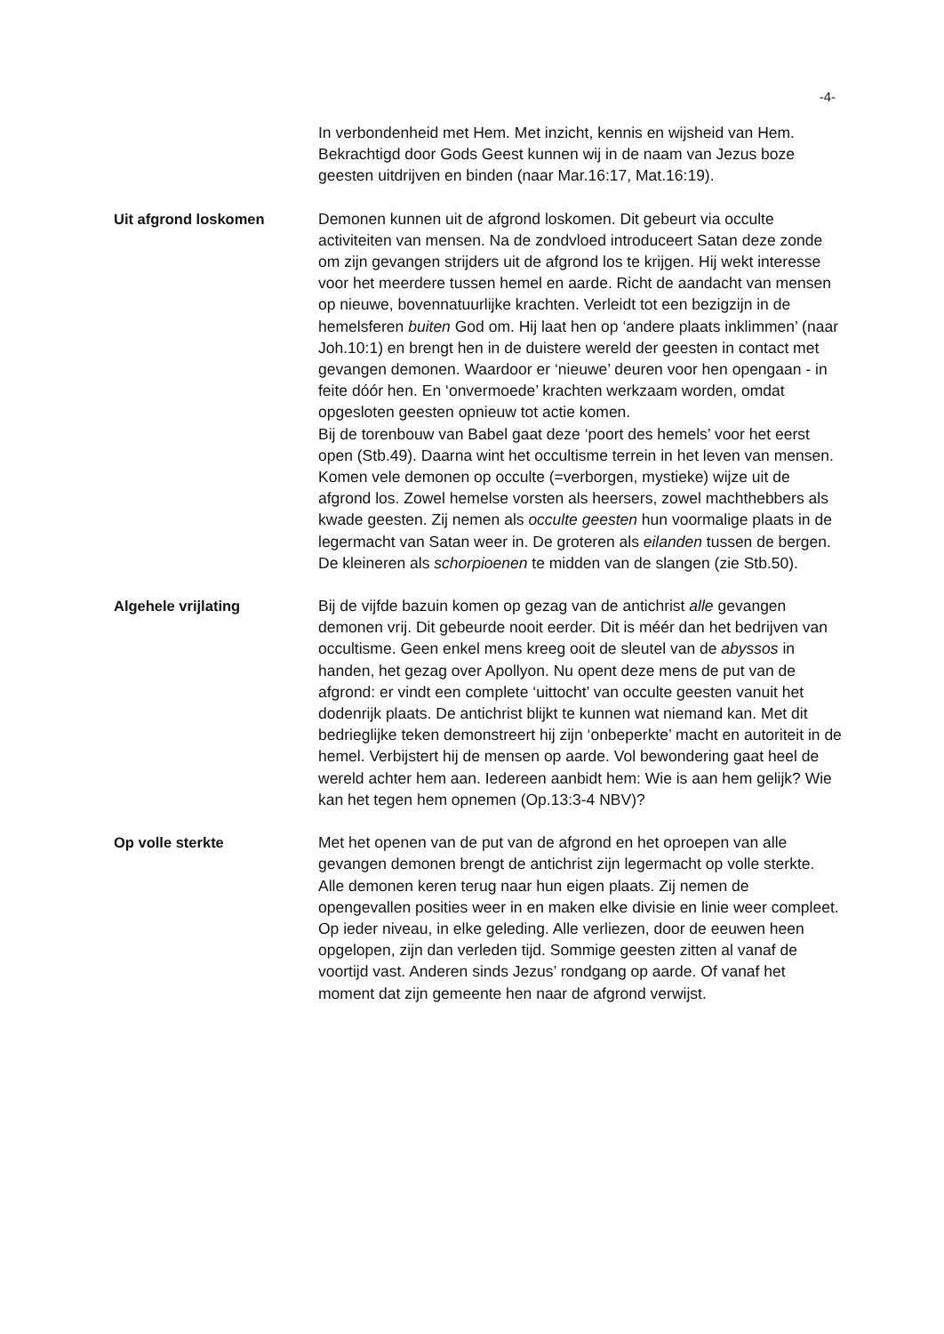-4-
In verbondenheid met Hem. Met inzicht, kennis en wijsheid van Hem. Bekrachtigd door Gods Geest kunnen wij in de naam van Jezus boze geesten uitdrijven en binden (naar Mar.16:17, Mat.16:19).
Uit afgrond loskomen
Demonen kunnen uit de afgrond loskomen. Dit gebeurt via occulte activiteiten van mensen. Na de zondvloed introduceert Satan deze zonde om zijn gevangen strijders uit de afgrond los te krijgen. Hij wekt interesse voor het meerdere tussen hemel en aarde. Richt de aandacht van mensen op nieuwe, bovennatuurlijke krachten. Verleidt tot een bezigzijn in de hemelsferen buiten God om. Hij laat hen op ‘andere plaats inklimmen’ (naar Joh.10:1) en brengt hen in de duistere wereld der geesten in contact met gevangen demonen. Waardoor er ‘nieuwe’ deuren voor hen opengaan - in feite dóór hen. En ‘onvermoede’ krachten werkzaam worden, omdat opgesloten geesten opnieuw tot actie komen.
Bij de torenbouw van Babel gaat deze ‘poort des hemels’ voor het eerst open (Stb.49). Daarna wint het occultisme terrein in het leven van mensen. Komen vele demonen op occulte (=verborgen, mystieke) wijze uit de afgrond los. Zowel hemelse vorsten als heersers, zowel machthebbers als kwade geesten. Zij nemen als occulte geesten hun voormalige plaats in de legermacht van Satan weer in. De groteren als eilanden tussen de bergen. De kleineren als schorpioenen te midden van de slangen (zie Stb.50).
Algehele vrijlating
Bij de vijfde bazuin komen op gezag van de antichrist alle gevangen demonen vrij. Dit gebeurde nooit eerder. Dit is méér dan het bedrijven van occultisme. Geen enkel mens kreeg ooit de sleutel van de abyssos in handen, het gezag over Apollyon. Nu opent deze mens de put van de afgrond: er vindt een complete ‘uittocht’ van occulte geesten vanuit het dodenrijk plaats. De antichrist blijkt te kunnen wat niemand kan. Met dit bedrieglijke teken demonstreert hij zijn ‘onbeperkte’ macht en autoriteit in de hemel. Verbijstert hij de mensen op aarde. Vol bewondering gaat heel de wereld achter hem aan. Iedereen aanbidt hem: Wie is aan hem gelijk? Wie kan het tegen hem opnemen (Op.13:3-4 NBV)?
Op volle sterkte
Met het openen van de put van de afgrond en het oproepen van alle gevangen demonen brengt de antichrist zijn legermacht op volle sterkte. Alle demonen keren terug naar hun eigen plaats. Zij nemen de opengevallen posities weer in en maken elke divisie en linie weer compleet. Op ieder niveau, in elke geleding. Alle verliezen, door de eeuwen heen opgelopen, zijn dan verleden tijd. Sommige geesten zitten al vanaf de voortijd vast. Anderen sinds Jezus’ rondgang op aarde. Of vanaf het moment dat zijn gemeente hen naar de afgrond verwijst.